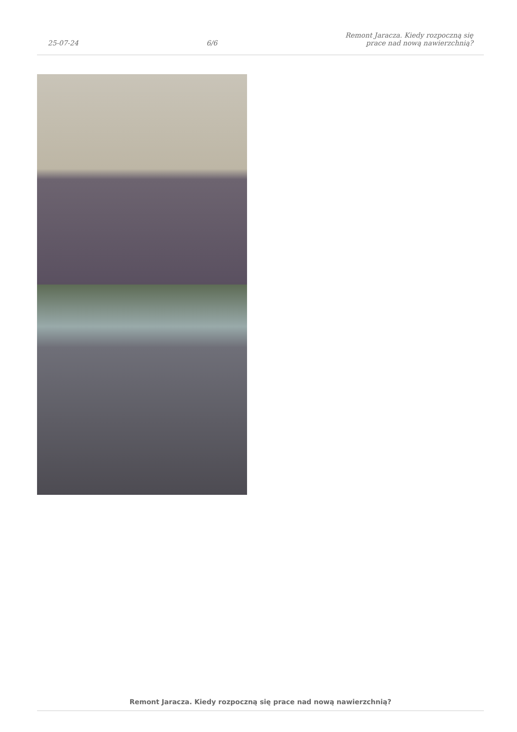25-07-24
6/6
Remont Jaracza. Kiedy rozpoczną się
prace nad nową nawierzchnią?
Remont Jaracza. Kiedy rozpoczną się prace nad nową nawierzchnią?